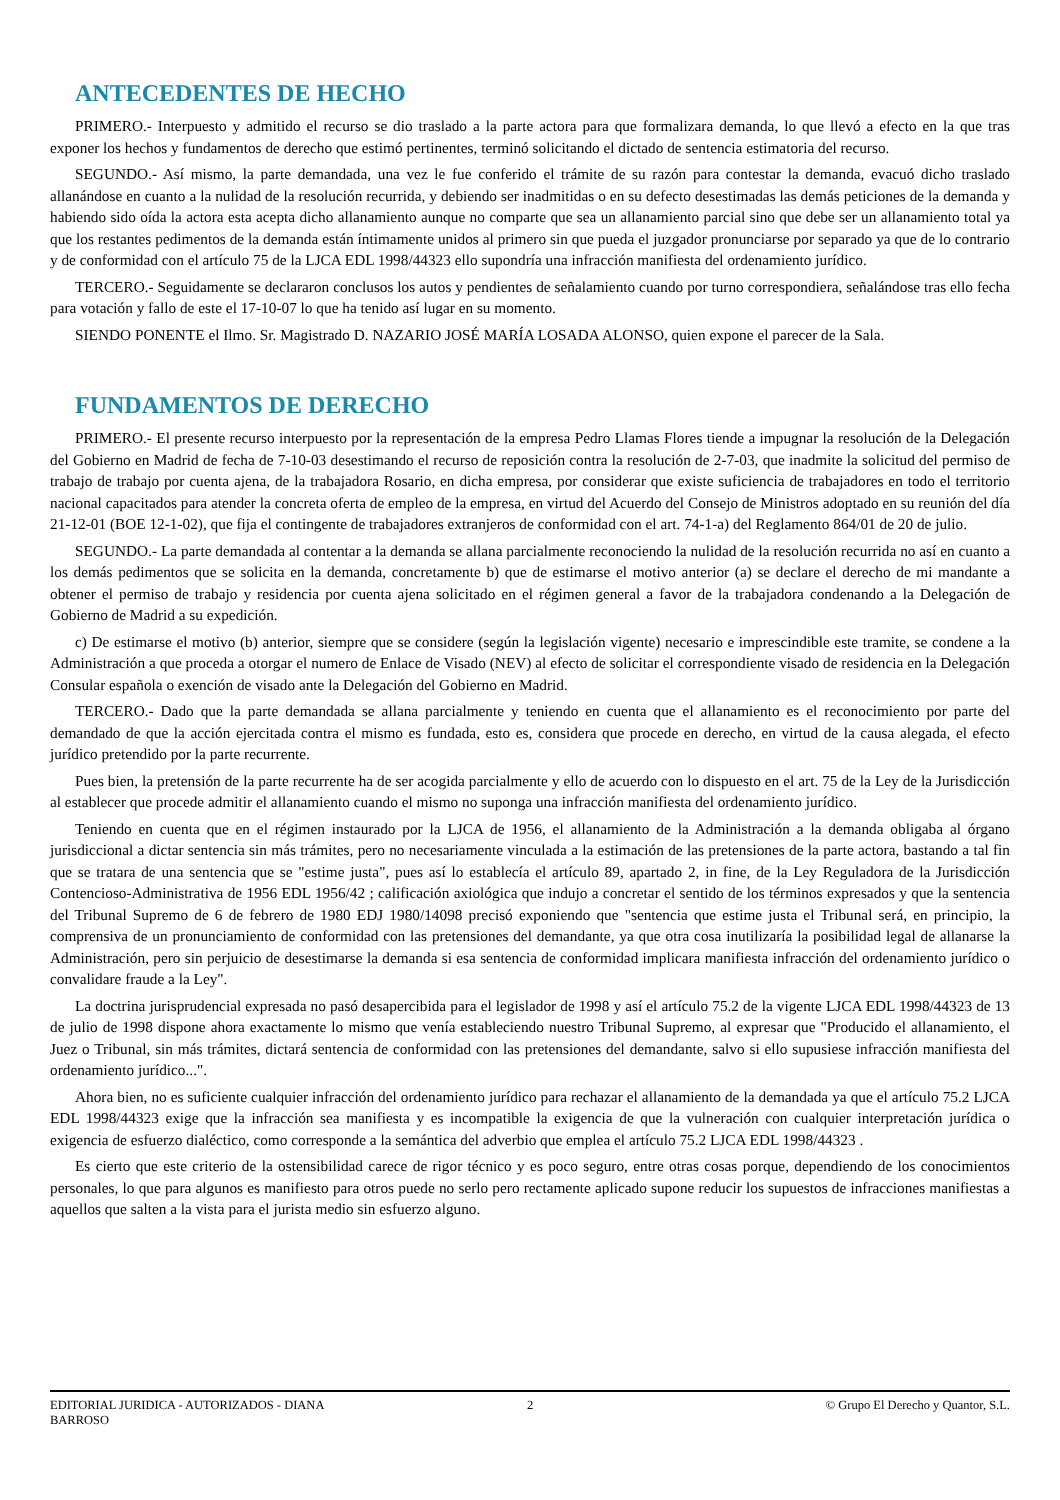ANTECEDENTES DE HECHO
PRIMERO.- Interpuesto y admitido el recurso se dio traslado a la parte actora para que formalizara demanda, lo que llevó a efecto en la que tras exponer los hechos y fundamentos de derecho que estimó pertinentes, terminó solicitando el dictado de sentencia estimatoria del recurso.
SEGUNDO.- Así mismo, la parte demandada, una vez le fue conferido el trámite de su razón para contestar la demanda, evacuó dicho traslado allanándose en cuanto a la nulidad de la resolución recurrida, y debiendo ser inadmitidas o en su defecto desestimadas las demás peticiones de la demanda y habiendo sido oída la actora esta acepta dicho allanamiento aunque no comparte que sea un allanamiento parcial sino que debe ser un allanamiento total ya que los restantes pedimentos de la demanda están íntimamente unidos al primero sin que pueda el juzgador pronunciarse por separado ya que de lo contrario y de conformidad con el artículo 75 de la LJCA EDL 1998/44323 ello supondría una infracción manifiesta del ordenamiento jurídico.
TERCERO.- Seguidamente se declararon conclusos los autos y pendientes de señalamiento cuando por turno correspondiera, señalándose tras ello fecha para votación y fallo de este el 17-10-07 lo que ha tenido así lugar en su momento.
SIENDO PONENTE el Ilmo. Sr. Magistrado D. NAZARIO JOSÉ MARÍA LOSADA ALONSO, quien expone el parecer de la Sala.
FUNDAMENTOS DE DERECHO
PRIMERO.- El presente recurso interpuesto por la representación de la empresa Pedro Llamas Flores tiende a impugnar la resolución de la Delegación del Gobierno en Madrid de fecha de 7-10-03 desestimando el recurso de reposición contra la resolución de 2-7-03, que inadmite la solicitud del permiso de trabajo de trabajo por cuenta ajena, de la trabajadora Rosario, en dicha empresa, por considerar que existe suficiencia de trabajadores en todo el territorio nacional capacitados para atender la concreta oferta de empleo de la empresa, en virtud del Acuerdo del Consejo de Ministros adoptado en su reunión del día 21-12-01 (BOE 12-1-02), que fija el contingente de trabajadores extranjeros de conformidad con el art. 74-1-a) del Reglamento 864/01 de 20 de julio.
SEGUNDO.- La parte demandada al contentar a la demanda se allana parcialmente reconociendo la nulidad de la resolución recurrida no así en cuanto a los demás pedimentos que se solicita en la demanda, concretamente b) que de estimarse el motivo anterior (a) se declare el derecho de mi mandante a obtener el permiso de trabajo y residencia por cuenta ajena solicitado en el régimen general a favor de la trabajadora condenando a la Delegación de Gobierno de Madrid a su expedición.
c) De estimarse el motivo (b) anterior, siempre que se considere (según la legislación vigente) necesario e imprescindible este tramite, se condene a la Administración a que proceda a otorgar el numero de Enlace de Visado (NEV) al efecto de solicitar el correspondiente visado de residencia en la Delegación Consular española o exención de visado ante la Delegación del Gobierno en Madrid.
TERCERO.- Dado que la parte demandada se allana parcialmente y teniendo en cuenta que el allanamiento es el reconocimiento por parte del demandado de que la acción ejercitada contra el mismo es fundada, esto es, considera que procede en derecho, en virtud de la causa alegada, el efecto jurídico pretendido por la parte recurrente.
Pues bien, la pretensión de la parte recurrente ha de ser acogida parcialmente y ello de acuerdo con lo dispuesto en el art. 75 de la Ley de la Jurisdicción al establecer que procede admitir el allanamiento cuando el mismo no suponga una infracción manifiesta del ordenamiento jurídico.
Teniendo en cuenta que en el régimen instaurado por la LJCA de 1956, el allanamiento de la Administración a la demanda obligaba al órgano jurisdiccional a dictar sentencia sin más trámites, pero no necesariamente vinculada a la estimación de las pretensiones de la parte actora, bastando a tal fin que se tratara de una sentencia que se "estime justa", pues así lo establecía el artículo 89, apartado 2, in fine, de la Ley Reguladora de la Jurisdicción Contencioso-Administrativa de 1956 EDL 1956/42 ; calificación axiológica que indujo a concretar el sentido de los términos expresados y que la sentencia del Tribunal Supremo de 6 de febrero de 1980 EDJ 1980/14098 precisó exponiendo que "sentencia que estime justa el Tribunal será, en principio, la comprensiva de un pronunciamiento de conformidad con las pretensiones del demandante, ya que otra cosa inutilizaría la posibilidad legal de allanarse la Administración, pero sin perjuicio de desestimarse la demanda si esa sentencia de conformidad implicara manifiesta infracción del ordenamiento jurídico o convalidare fraude a la Ley".
La doctrina jurisprudencial expresada no pasó desapercibida para el legislador de 1998 y así el artículo 75.2 de la vigente LJCA EDL 1998/44323 de 13 de julio de 1998 dispone ahora exactamente lo mismo que venía estableciendo nuestro Tribunal Supremo, al expresar que "Producido el allanamiento, el Juez o Tribunal, sin más trámites, dictará sentencia de conformidad con las pretensiones del demandante, salvo si ello supusiese infracción manifiesta del ordenamiento jurídico...".
Ahora bien, no es suficiente cualquier infracción del ordenamiento jurídico para rechazar el allanamiento de la demandada ya que el artículo 75.2 LJCA EDL 1998/44323 exige que la infracción sea manifiesta y es incompatible la exigencia de que la vulneración con cualquier interpretación jurídica o exigencia de esfuerzo dialéctico, como corresponde a la semántica del adverbio que emplea el artículo 75.2 LJCA EDL 1998/44323 .
Es cierto que este criterio de la ostensibilidad carece de rigor técnico y es poco seguro, entre otras cosas porque, dependiendo de los conocimientos personales, lo que para algunos es manifiesto para otros puede no serlo pero rectamente aplicado supone reducir los supuestos de infracciones manifiestas a aquellos que salten a la vista para el jurista medio sin esfuerzo alguno.
EDITORIAL JURIDICA - AUTORIZADOS - DIANA
BARROSO
2 © Grupo El Derecho y Quantor, S.L.